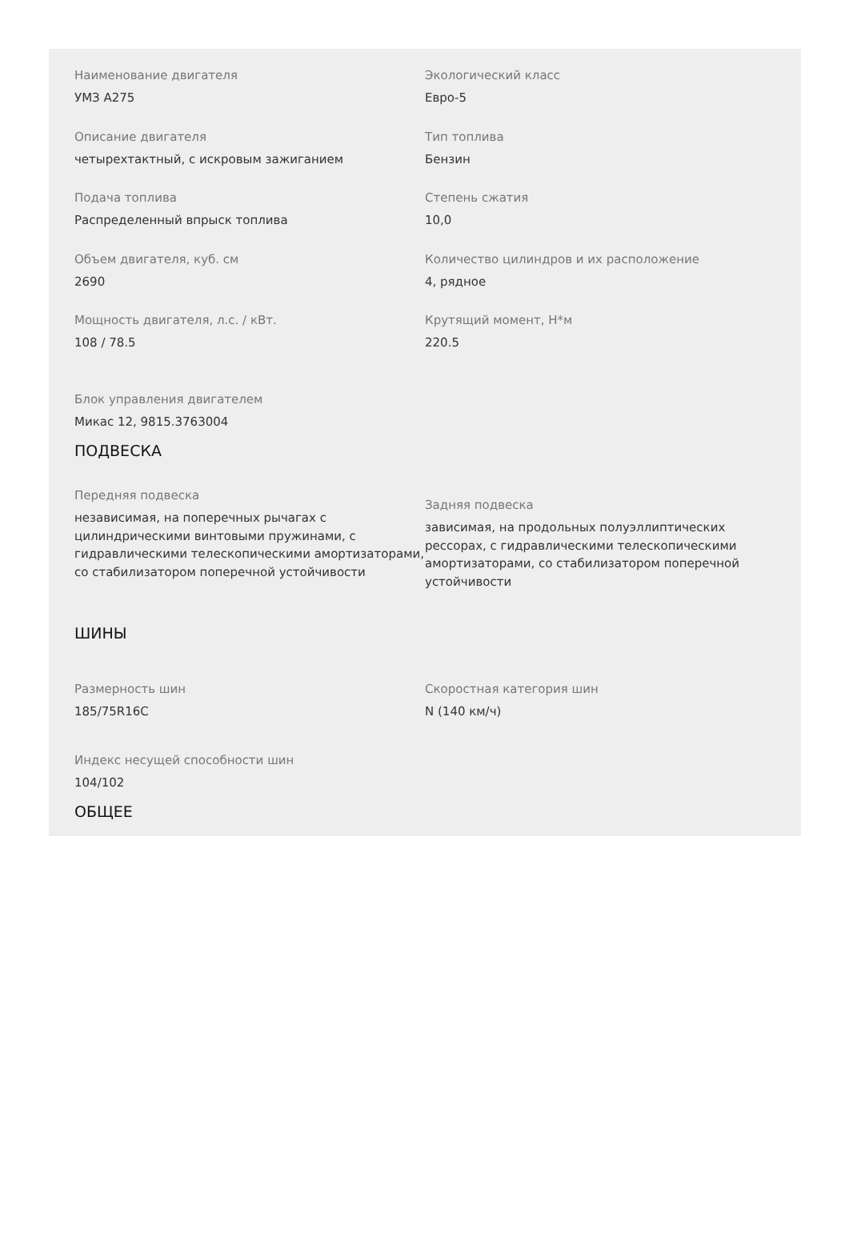Наименование двигателя
УМЗ А275
Экологический класс
Евро-5
Описание двигателя
четырехтактный, с искровым зажиганием
Тип топлива
Бензин
Подача топлива
Распределенный впрыск топлива
Степень сжатия
10,0
Объем двигателя, куб. см
2690
Количество цилиндров и их расположение
4, рядное
Мощность двигателя, л.с. / кВт.
108 / 78.5
Крутящий момент, Н*м
220.5
Блок управления двигателем
Микас 12, 9815.3763004
ПОДВЕСКА
Передняя подвеска
независимая, на поперечных рычагах с цилиндрическими винтовыми пружинами, с гидравлическими телескопическими амортизаторами, со стабилизатором поперечной устойчивости
Задняя подвеска
зависимая, на продольных полуэллиптических рессорах, с гидравлическими телескопическими амортизаторами, со стабилизатором поперечной устойчивости
ШИНЫ
Размерность шин
185/75R16C
Скоростная категория шин
N (140 км/ч)
Индекс несущей способности шин
104/102
ОБЩЕЕ